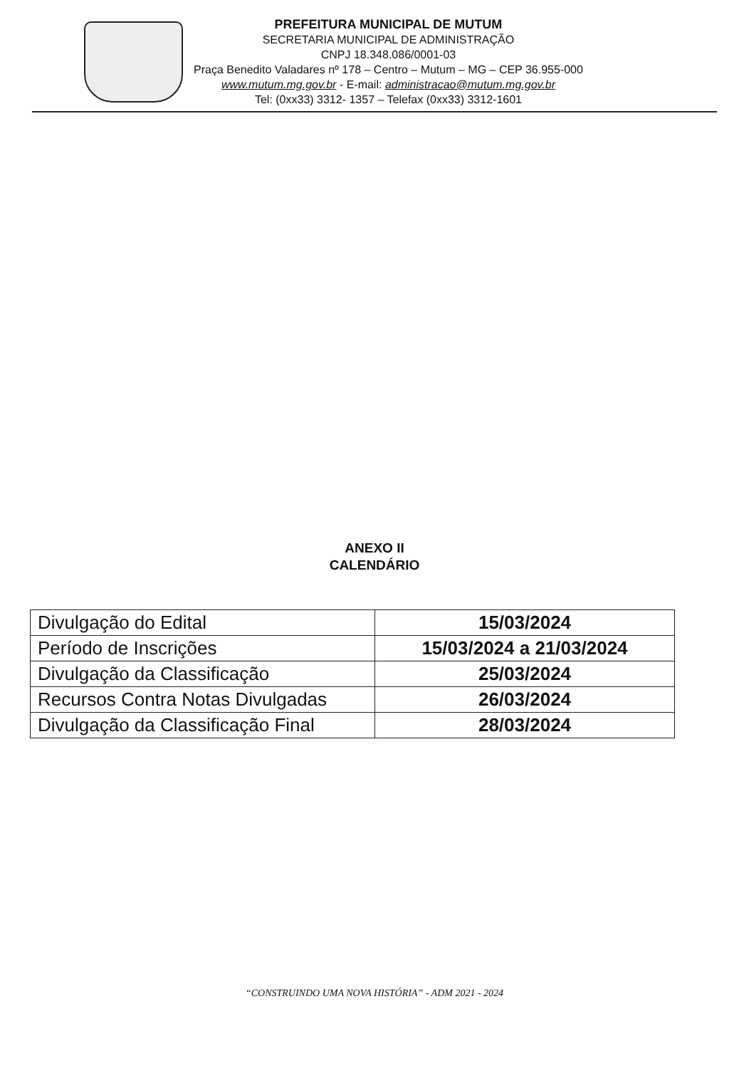PREFEITURA MUNICIPAL DE MUTUM
SECRETARIA MUNICIPAL DE ADMINISTRAÇÃO
CNPJ 18.348.086/0001-03
Praça Benedito Valadares nº 178 – Centro – Mutum – MG – CEP 36.955-000
www.mutum.mg.gov.br - E-mail: administracao@mutum.mg.gov.br
Tel: (0xx33) 3312- 1357 – Telefax (0xx33) 3312-1601
ANEXO II
CALENDÁRIO
| Divulgação do Edital | 15/03/2024 |
| Período de Inscrições | 15/03/2024 a 21/03/2024 |
| Divulgação da Classificação | 25/03/2024 |
| Recursos Contra Notas Divulgadas | 26/03/2024 |
| Divulgação da Classificação Final | 28/03/2024 |
“CONSTRUINDO UMA NOVA HISTÓRIA” - ADM 2021 - 2024